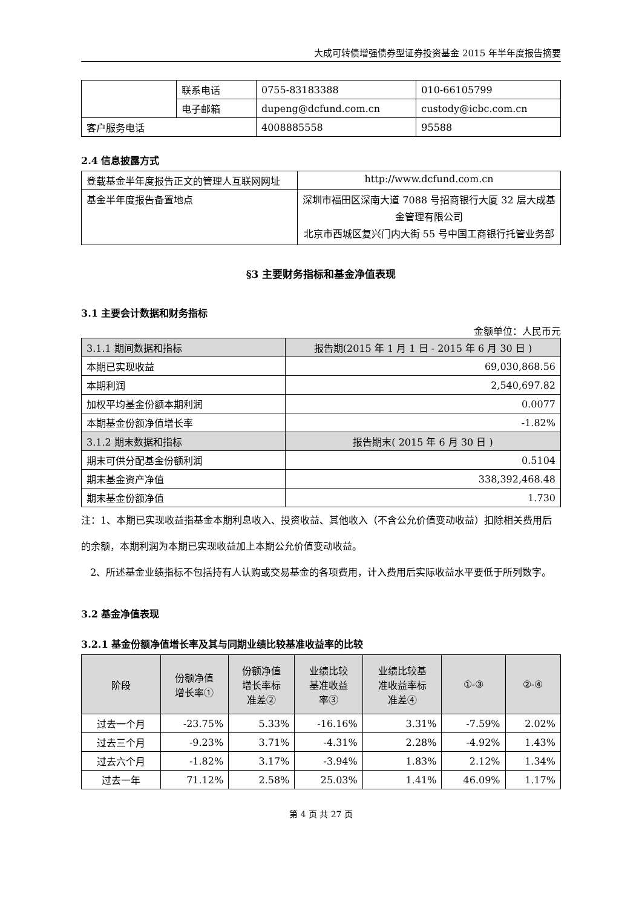大成可转债增强债券型证券投资基金 2015 年半年度报告摘要
| | 联系电话 | 0755-83183388 | 010-66105799 |
| | 电子邮箱 | dupeng@dcfund.com.cn | custody@icbc.com.cn |
| 客户服务电话 | | 4008885558 | 95588 |
2.4 信息披露方式
| 登载基金半年度报告正文的管理人互联网网址 | http://www.dcfund.com.cn |
| 基金半年度报告备置地点 | 深圳市福田区深南大道 7088 号招商银行大厦 32 层大成基金管理有限公司 北京市西城区复兴门内大街 55 号中国工商银行托管业务部 |
§3 主要财务指标和基金净值表现
3.1 主要会计数据和财务指标
金额单位：人民币元
| 3.1.1 期间数据和指标 | 报告期(2015 年 1 月 1 日 - 2015 年 6 月 30 日 ) |
| 本期已实现收益 | 69,030,868.56 |
| 本期利润 | 2,540,697.82 |
| 加权平均基金份额本期利润 | 0.0077 |
| 本期基金份额净值增长率 | -1.82% |
| 3.1.2 期末数据和指标 | 报告期末( 2015 年 6 月 30 日 ) |
| 期末可供分配基金份额利润 | 0.5104 |
| 期末基金资产净值 | 338,392,468.48 |
| 期末基金份额净值 | 1.730 |
注：1、本期已实现收益指基金本期利息收入、投资收益、其他收入（不含公允价值变动收益）扣除相关费用后的余额，本期利润为本期已实现收益加上本期公允价值变动收益。
2、所述基金业绩指标不包括持有人认购或交易基金的各项费用，计入费用后实际收益水平要低于所列数字。
3.2 基金净值表现
3.2.1 基金份额净值增长率及其与同期业绩比较基准收益率的比较
| 阶段 | 份额净值 增长率① | 份额净值 增长率标 准差② | 业绩比较 基准收益 率③ | 业绩比较基 准收益率标 准差④ | ①-③ | ②-④ |
| --- | --- | --- | --- | --- | --- | --- |
| 过去一个月 | -23.75% | 5.33% | -16.16% | 3.31% | -7.59% | 2.02% |
| 过去三个月 | -9.23% | 3.71% | -4.31% | 2.28% | -4.92% | 1.43% |
| 过去六个月 | -1.82% | 3.17% | -3.94% | 1.83% | 2.12% | 1.34% |
| 过去一年 | 71.12% | 2.58% | 25.03% | 1.41% | 46.09% | 1.17% |
第 4 页 共 27 页